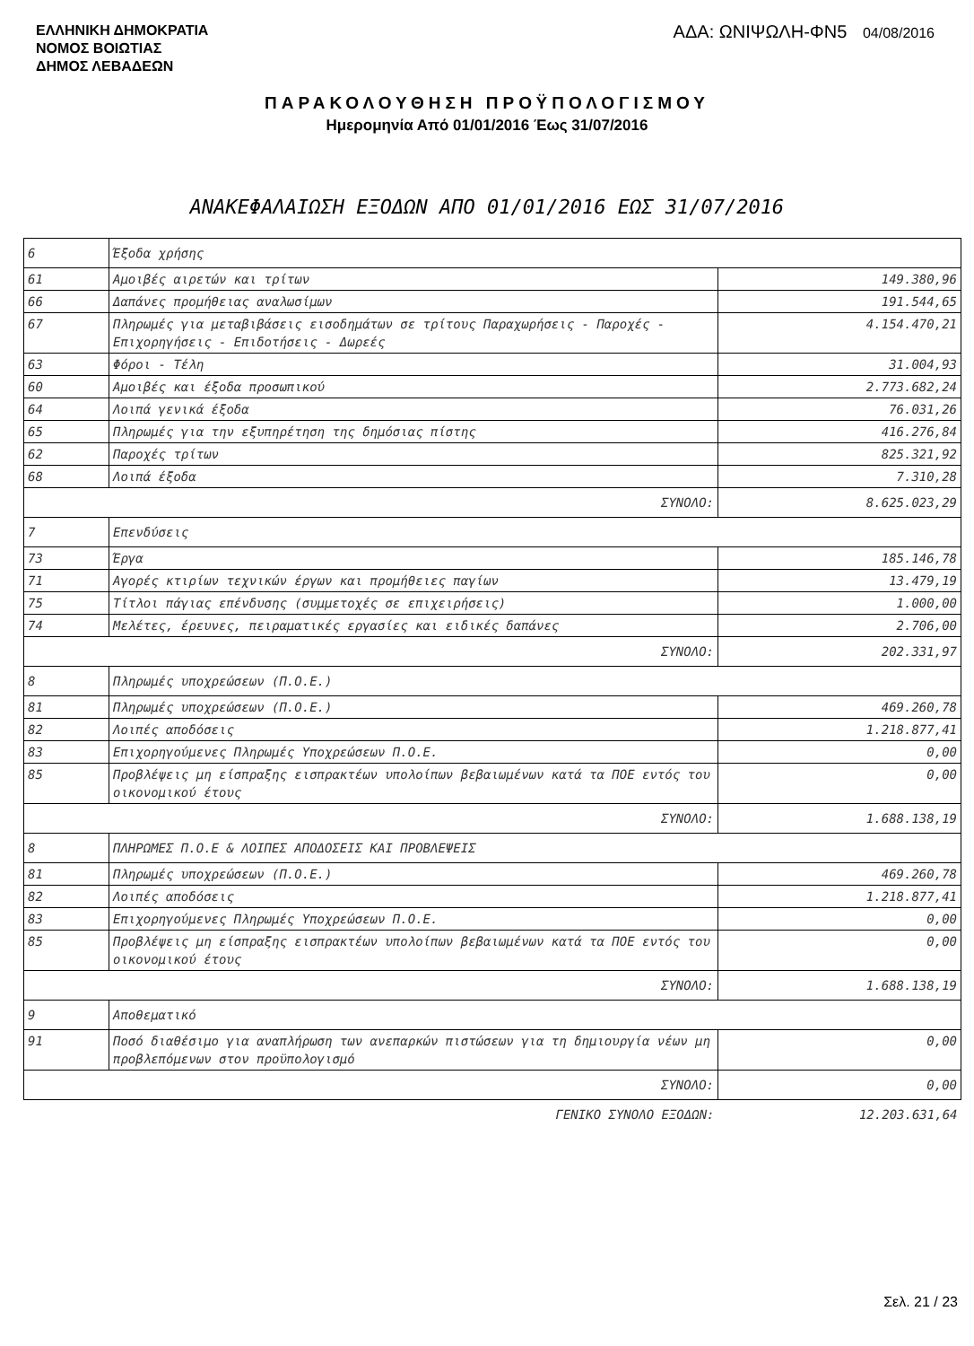ΕΛΛΗΝΙΚΗ ΔΗΜΟΚΡΑΤΙΑ
ΝΟΜΟΣ ΒΟΙΩΤΙΑΣ
ΔΗΜΟΣ ΛΕΒΑΔΕΩΝ
ΑΔΑ: ΩΝΙΨΩΛΗ-ΦΝ5 04/08/2016
ΠΑΡΑΚΟΛΟΥΘΗΣΗ ΠΡΟΫΠΟΛΟΓΙΣΜΟΥ
Ημερομηνία Από 01/01/2016 Έως 31/07/2016
ΑΝΑΚΕΦΑΛΑΙΩΣΗ ΕΞΟΔΩΝ ΑΠΟ 01/01/2016 ΕΩΣ 31/07/2016
| 6 | Έξοδα χρήσης | |
| 61 | Αμοιβές αιρετών και τρίτων | 149.380,96 |
| 66 | Δαπάνες προμήθειας αναλωσίμων | 191.544,65 |
| 67 | Πληρωμές για μεταβιβάσεις εισοδημάτων σε τρίτους Παραχωρήσεις - Παροχές - Επιχορηγήσεις - Επιδοτήσεις - Δωρεές | 4.154.470,21 |
| 63 | Φόροι - Τέλη | 31.004,93 |
| 60 | Αμοιβές και έξοδα προσωπικού | 2.773.682,24 |
| 64 | Λοιπά γενικά έξοδα | 76.031,26 |
| 65 | Πληρωμές για την εξυπηρέτηση της δημόσιας πίστης | 416.276,84 |
| 62 | Παροχές τρίτων | 825.321,92 |
| 68 | Λοιπά έξοδα | 7.310,28 |
| ΣΥΝΟΛΟ: | | 8.625.023,29 |
| 7 | Επενδύσεις | |
| 73 | Έργα | 185.146,78 |
| 71 | Αγορές κτιρίων τεχνικών έργων και προμήθειες παγίων | 13.479,19 |
| 75 | Τίτλοι πάγιας επένδυσης (συμμετοχές σε επιχειρήσεις) | 1.000,00 |
| 74 | Μελέτες, έρευνες, πειραματικές εργασίες και ειδικές δαπάνες | 2.706,00 |
| ΣΥΝΟΛΟ: | | 202.331,97 |
| 8 | Πληρωμές υποχρεώσεων (Π.Ο.Ε.) | |
| 81 | Πληρωμές υποχρεώσεων (Π.Ο.Ε.) | 469.260,78 |
| 82 | Λοιπές αποδόσεις | 1.218.877,41 |
| 83 | Επιχορηγούμενες Πληρωμές Υποχρεώσεων Π.Ο.Ε. | 0,00 |
| 85 | Προβλέψεις μη είσπραξης εισπρακτέων υπολοίπων βεβαιωμένων κατά τα ΠΟΕ εντός του οικονομικού έτους | 0,00 |
| ΣΥΝΟΛΟ: | | 1.688.138,19 |
| 8 | ΠΛΗΡΩΜΕΣ Π.Ο.Ε & ΛΟΙΠΕΣ ΑΠΟΔΟΣΕΙΣ ΚΑΙ ΠΡΟΒΛΕΨΕΙΣ | |
| 81 | Πληρωμές υποχρεώσεων (Π.Ο.Ε.) | 469.260,78 |
| 82 | Λοιπές αποδόσεις | 1.218.877,41 |
| 83 | Επιχορηγούμενες Πληρωμές Υποχρεώσεων Π.Ο.Ε. | 0,00 |
| 85 | Προβλέψεις μη είσπραξης εισπρακτέων υπολοίπων βεβαιωμένων κατά τα ΠΟΕ εντός του οικονομικού έτους | 0,00 |
| ΣΥΝΟΛΟ: | | 1.688.138,19 |
| 9 | Αποθεματικό | |
| 91 | Ποσό διαθέσιμο για αναπλήρωση των ανεπαρκών πιστώσεων για τη δημιουργία νέων μη προβλεπόμενων στον προϋπολογισμό | 0,00 |
| ΣΥΝΟΛΟ: | | 0,00 |
| ΓΕΝΙΚΟ ΣΥΝΟΛΟ ΕΞΟΔΩΝ: | | 12.203.631,64 |
Σελ. 21 / 23